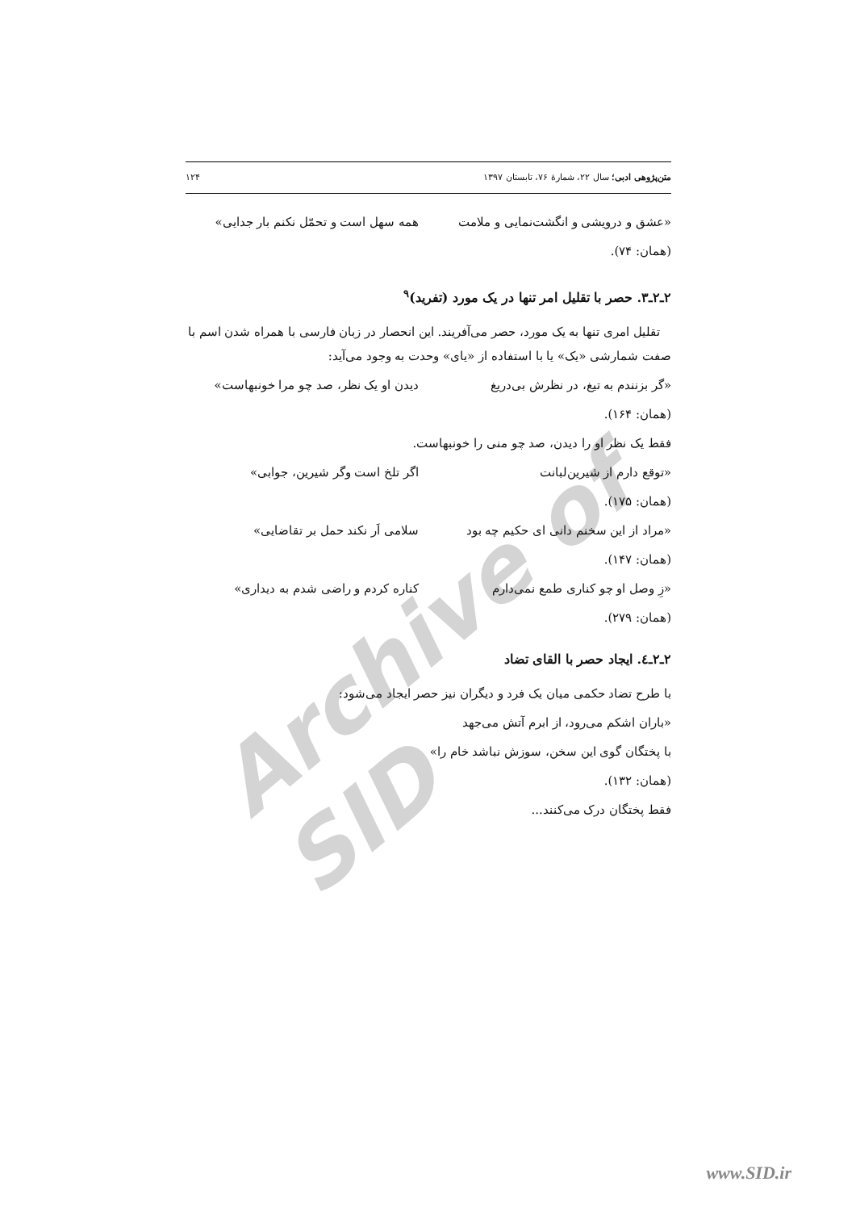Archive of SID
متن‌پژوهی ادبی؛ سال ۲۲، شمارهٔ ۷۶، تابستان ۱۳۹۷ ۱۲۴
«عشق و درویشی و انگشت‌نمایی و ملامت همه سهل است و تحمّل نکنم بار جدایی»
(همان: ۷۴).
۲ـ۲ـ۳. حصر با تقلیل امر تنها در یک مورد (تفرید)<sup>۹</sup>
تقلیل امری تنها به یک مورد، حصر می‌آفریند. این انحصار در زبان فارسی با همراه شدن اسم با صفت شمارشی «یک» یا با استفاده از «یای» وحدت به وجود می‌آید:
«گر بزنندم به تیغ، در نظرش بی‌دریغ دیدن او یک نظر، صد چو مرا خونبهاست»
(همان: ۱۶۴).
فقط یک نظر او را دیدن، صد چو منی را خونبهاست.
«توقع دارم از شیرین‌لبانت اگر تلخ است وگر شیرین، جوابی»
(همان: ۱۷۵).
«مراد از این سخنم دانی ای حکیم چه بود سلامی اَر نکند حمل بر تقاضایی»
(همان: ۱۴۷).
«زِ وصل او چو کناری طمع نمی‌دارم کناره کردم و راضی شدم به دیداری»
(همان: ۲۷۹).
۲ـ۲ـ٤. ایجاد حصر با القای تضاد
با طرح تضاد حکمی میان یک فرد و دیگران نیز حصر ایجاد می‌شود:
«باران اشکم می‌رود، از ابرم آتش می‌جهد
با پختگان گوی این سخن، سوزش نباشد خام را»
(همان: ۱۳۲).
فقط پختگان درک می‌کنند...
www.SID.ir